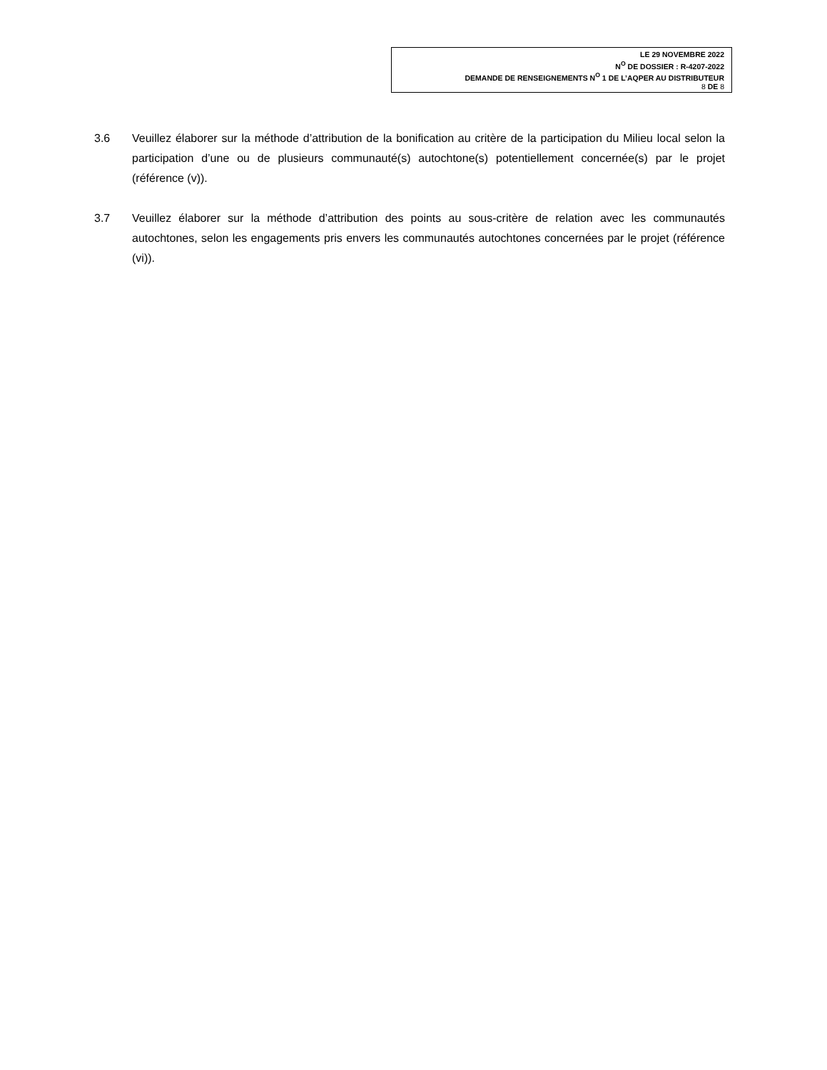LE 29 NOVEMBRE 2022
N<sup>O</sup> DE DOSSIER : R-4207-2022
DEMANDE DE RENSEIGNEMENTS N<sup>O</sup> 1 DE L’AQPER AU DISTRIBUTEUR
8 DE 8
3.6 Veuillez élaborer sur la méthode d’attribution de la bonification au critère de la participation du Milieu local selon la participation d’une ou de plusieurs communauté(s) autochtone(s) potentiellement concernée(s) par le projet (référence (v)).
3.7 Veuillez élaborer sur la méthode d’attribution des points au sous-critère de relation avec les communautés autochtones, selon les engagements pris envers les communautés autochtones concernées par le projet (référence (vi)).